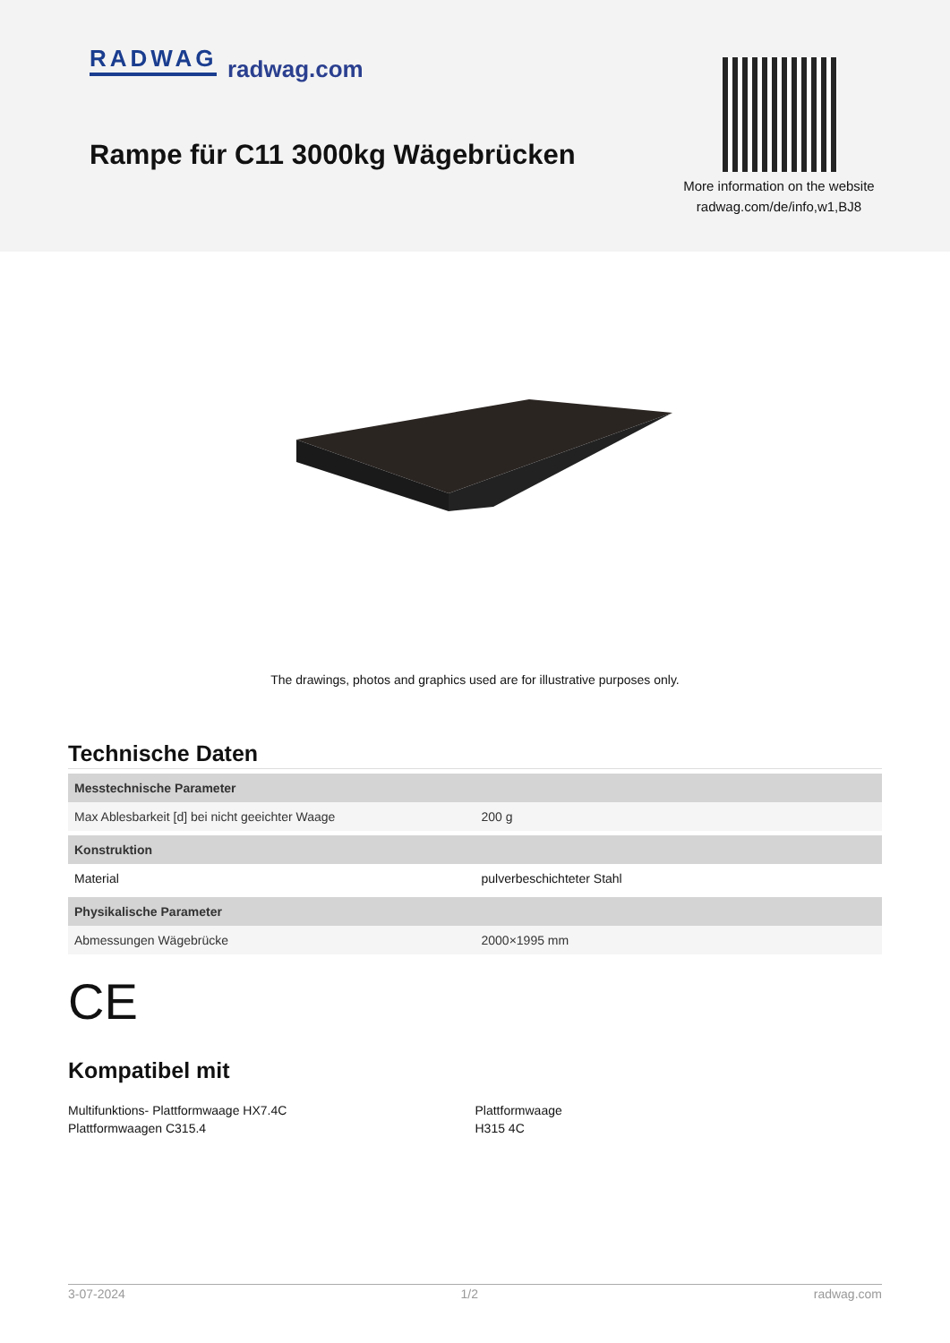RADWAG radwag.com
Rampe für C11 3000kg Wägebrücken
More information on the website
radwag.com/de/info,w1,BJ8
The drawings, photos and graphics used are for illustrative purposes only.
Technische Daten
| Messtechnische Parameter | |
| --- | --- |
| Max Ablesbarkeit [d] bei nicht geeichter Waage | 200 g |
| Konstruktion | |
| Material | pulverbeschichteter Stahl |
| Physikalische Parameter | |
| Abmessungen Wägebrücke | 2000×1995 mm |
CE
Kompatibel mit
Multifunktions- Plattformwaage HX7.4C
Plattformwaagen C315.4
Plattformwaage
H315 4C
3-07-2024 1/2 radwag.com